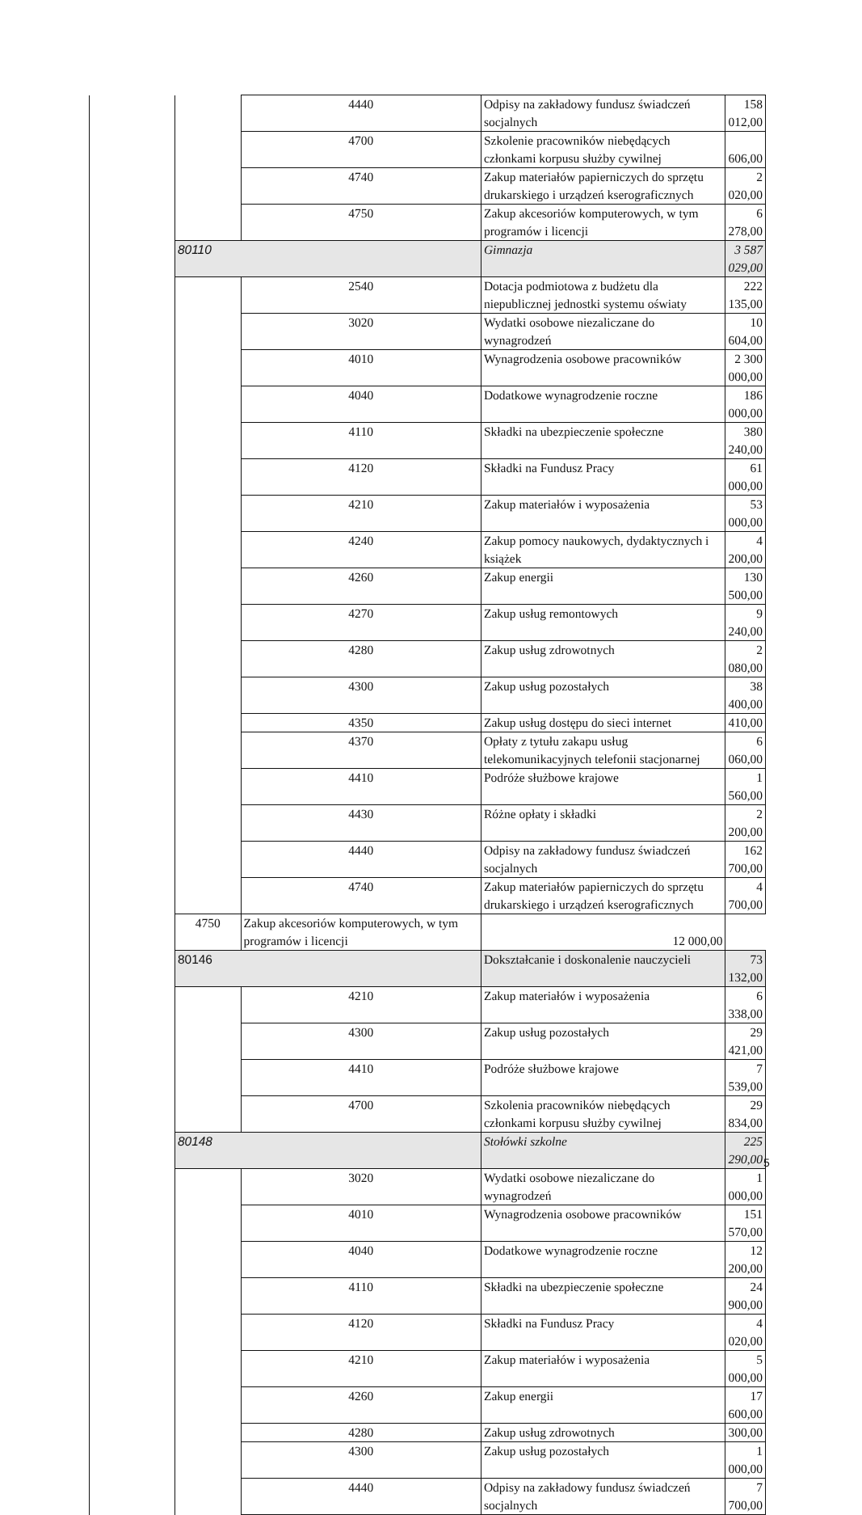| | | 4440 | Odpisy na zakładowy fundusz świadczeń socjalnych | 158 012,00 |
| | | 4700 | Szkolenie pracowników niebędących członkami korpusu służby cywilnej | 606,00 |
| | | 4740 | Zakup materiałów papierniczych do sprzętu drukarskiego i urządzeń kserograficznych | 2 020,00 |
| | | 4750 | Zakup akcesoriów komputerowych, w tym programów i licencji | 6 278,00 |
| | 80110 | | Gimnazja | 3 587 029,00 |
| | | 2540 | Dotacja podmiotowa z budżetu dla niepublicznej jednostki systemu oświaty | 222 135,00 |
| | | 3020 | Wydatki osobowe niezaliczane do wynagrodzeń | 10 604,00 |
| | | 4010 | Wynagrodzenia osobowe pracowników | 2 300 000,00 |
| | | 4040 | Dodatkowe wynagrodzenie roczne | 186 000,00 |
| | | 4110 | Składki na ubezpieczenie społeczne | 380 240,00 |
| | | 4120 | Składki na Fundusz Pracy | 61 000,00 |
| | | 4210 | Zakup materiałów i wyposażenia | 53 000,00 |
| | | 4240 | Zakup pomocy naukowych, dydaktycznych i książek | 4 200,00 |
| | | 4260 | Zakup energii | 130 500,00 |
| | | 4270 | Zakup usług remontowych | 9 240,00 |
| | | 4280 | Zakup usług zdrowotnych | 2 080,00 |
| | | 4300 | Zakup usług pozostałych | 38 400,00 |
| | | 4350 | Zakup usług dostępu do sieci internet | 410,00 |
| | | 4370 | Opłaty z tytułu zakapu usług telekomunikacyjnych telefonii stacjonarnej | 6 060,00 |
| | | 4410 | Podróże służbowe krajowe | 1 560,00 |
| | | 4430 | Różne opłaty i składki | 2 200,00 |
| | | 4440 | Odpisy na zakładowy fundusz świadczeń socjalnych | 162 700,00 |
| | | 4740 | Zakup materiałów papierniczych do sprzętu drukarskiego i urządzeń kserograficznych | 4 700,00 |
| | 4750 | Zakup akcesoriów komputerowych, w tym programów i licencji | 12 000,00 | |
| | 80146 | | Dokształcanie i doskonalenie nauczycieli | 73 132,00 |
| | | 4210 | Zakup materiałów i wyposażenia | 6 338,00 |
| | | 4300 | Zakup usług pozostałych | 29 421,00 |
| | | 4410 | Podróże służbowe krajowe | 7 539,00 |
| | | 4700 | Szkolenia pracowników niebędących członkami korpusu służby cywilnej | 29 834,00 |
| | 80148 | | Stołówki szkolne | 225 290,00 |
| | | 3020 | Wydatki osobowe niezaliczane do wynagrodzeń | 1 000,00 |
| | | 4010 | Wynagrodzenia osobowe pracowników | 151 570,00 |
| | | 4040 | Dodatkowe wynagrodzenie roczne | 12 200,00 |
| | | 4110 | Składki na ubezpieczenie społeczne | 24 900,00 |
| | | 4120 | Składki na Fundusz Pracy | 4 020,00 |
| | | 4210 | Zakup materiałów i wyposażenia | 5 000,00 |
| | | 4260 | Zakup energii | 17 600,00 |
| | | 4280 | Zakup usług zdrowotnych | 300,00 |
| | | 4300 | Zakup usług pozostałych | 1 000,00 |
| | | 4440 | Odpisy na zakładowy fundusz świadczeń socjalnych | 7 700,00 |
5